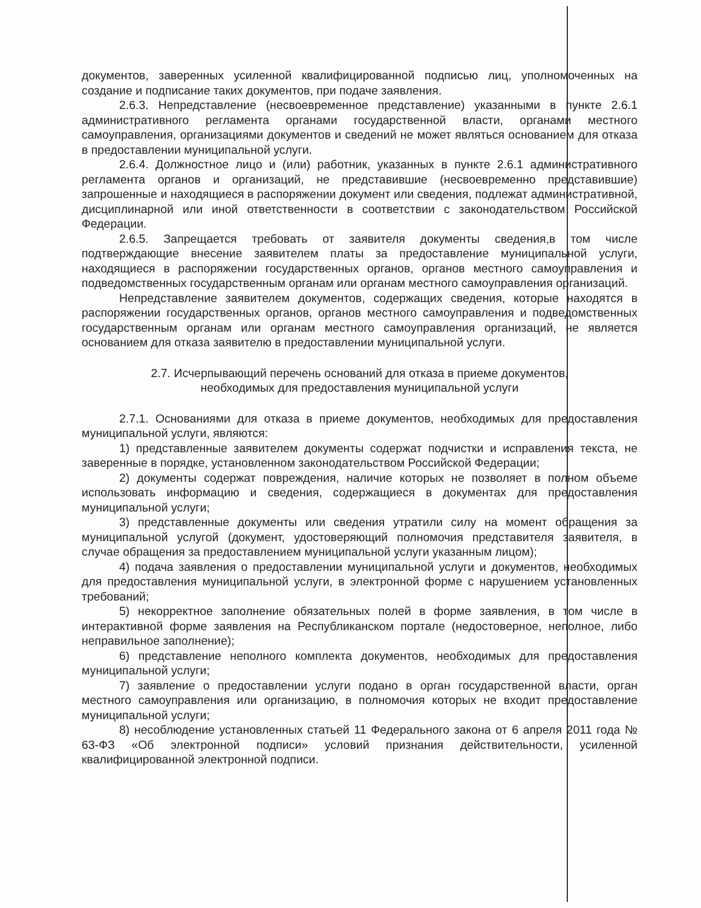документов, заверенных усиленной квалифицированной подписью лиц, уполномоченных на создание и подписание таких документов, при подаче заявления.
2.6.3. Непредставление (несвоевременное представление) указанными в пункте 2.6.1 административного регламента органами государственной власти, органами местного самоуправления, организациями документов и сведений не может являться основанием для отказа в предоставлении муниципальной услуги.
2.6.4. Должностное лицо и (или) работник, указанных в пункте 2.6.1 административного регламента органов и организаций, не представившие (несвоевременно представившие) запрошенные и находящиеся в распоряжении документ или сведения, подлежат административной, дисциплинарной или иной ответственности в соответствии с законодательством Российской Федерации.
2.6.5. Запрещается требовать от заявителя документы сведения,в том числе подтверждающие внесение заявителем платы за предоставление муниципальной услуги, находящиеся в распоряжении государственных органов, органов местного самоуправления и подведомственных государственным органам или органам местного самоуправления организаций.
Непредставление заявителем документов, содержащих сведения, которые находятся в распоряжении государственных органов, органов местного самоуправления и подведомственных государственным органам или органам местного самоуправления организаций, не является основанием для отказа заявителю в предоставлении муниципальной услуги.
2.7. Исчерпывающий перечень оснований для отказа в приеме документов,
необходимых для предоставления муниципальной услуги
2.7.1. Основаниями для отказа в приеме документов, необходимых для предоставления муниципальной услуги, являются:
1) представленные заявителем документы содержат подчистки и исправления текста, не заверенные в порядке, установленном законодательством Российской Федерации;
2) документы содержат повреждения, наличие которых не позволяет в полном объеме использовать информацию и сведения, содержащиеся в документах для предоставления муниципальной услуги;
3) представленные документы или сведения утратили силу на момент обращения за муниципальной услугой (документ, удостоверяющий полномочия представителя заявителя, в случае обращения за предоставлением муниципальной услуги указанным лицом);
4) подача заявления о предоставлении муниципальной услуги и документов, необходимых для предоставления муниципальной услуги, в электронной форме с нарушением установленных требований;
5) некорректное заполнение обязательных полей в форме заявления, в том числе в интерактивной форме заявления на Республиканском портале (недостоверное, неполное, либо неправильное заполнение);
6) представление неполного комплекта документов, необходимых для предоставления муниципальной услуги;
7) заявление о предоставлении услуги подано в орган государственной власти, орган местного самоуправления или организацию, в полномочия которых не входит предоставление муниципальной услуги;
8) несоблюдение установленных статьей 11 Федерального закона от 6 апреля 2011 года № 63-ФЗ «Об электронной подписи» условий признания действительности, усиленной квалифицированной электронной подписи.